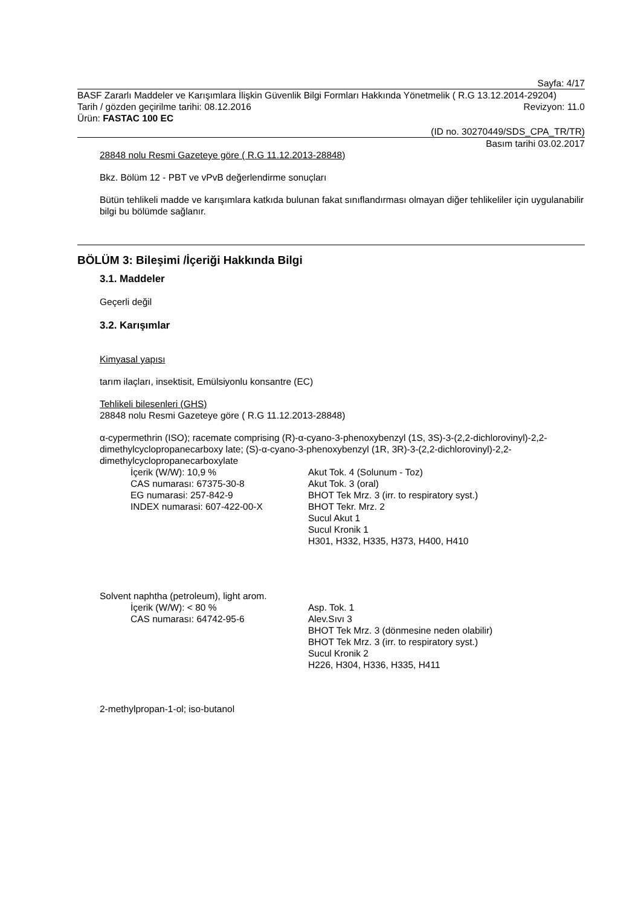Sayfa: 4/17
BASF Zararlı Maddeler ve Karışımlara İlişkin Güvenlik Bilgi Formları Hakkında Yönetmelik ( R.G 13.12.2014-29204)
Tarih / gözden geçirilme tarihi: 08.12.2016
Revizyon: 11.0
Ürün: FASTAC 100 EC
(ID no. 30270449/SDS_CPA_TR/TR)
Basım tarihi 03.02.2017
28848 nolu Resmi Gazeteye göre ( R.G 11.12.2013-28848)
Bkz. Bölüm 12 - PBT ve vPvB değerlendirme sonuçları
Bütün tehlikeli madde ve karışımlara katkıda bulunan fakat sınıflandırması olmayan diğer tehlikeliler için uygulanabilir bilgi bu bölümde sağlanır.
BÖLÜM 3: Bileşimi /İçeriği Hakkında Bilgi
3.1. Maddeler
Geçerli değil
3.2. Karışımlar
Kimyasal yapısı
tarım ilaçları, insektisit, Emülsiyonlu konsantre (EC)
Tehlikeli bilesenleri (GHS)
28848 nolu Resmi Gazeteye göre ( R.G 11.12.2013-28848)
α-cypermethrin (ISO); racemate comprising (R)-α-cyano-3-phenoxybenzyl (1S, 3S)-3-(2,2-dichlorovinyl)-2,2-dimethylcyclopropanecarboxy late; (S)-α-cyano-3-phenoxybenzyl (1R, 3R)-3-(2,2-dichlorovinyl)-2,2-dimethylcyclopropanecarboxylate
İçerik (W/W): 10,9 %
CAS numarası: 67375-30-8
EG numarasi: 257-842-9
INDEX numarasi: 607-422-00-X
Akut Tok. 4 (Solunum - Toz)
Akut Tok. 3 (oral)
BHOT Tek Mrz. 3 (irr. to respiratory syst.)
BHOT Tekr. Mrz. 2
Sucul Akut 1
Sucul Kronik 1
H301, H332, H335, H373, H400, H410
Solvent naphtha (petroleum), light arom.
İçerik (W/W): < 80 %
CAS numarası: 64742-95-6
Asp. Tok. 1
Alev.Sıvı 3
BHOT Tek Mrz. 3 (dönmesine neden olabilir)
BHOT Tek Mrz. 3 (irr. to respiratory syst.)
Sucul Kronik 2
H226, H304, H336, H335, H411
2-methylpropan-1-ol; iso-butanol